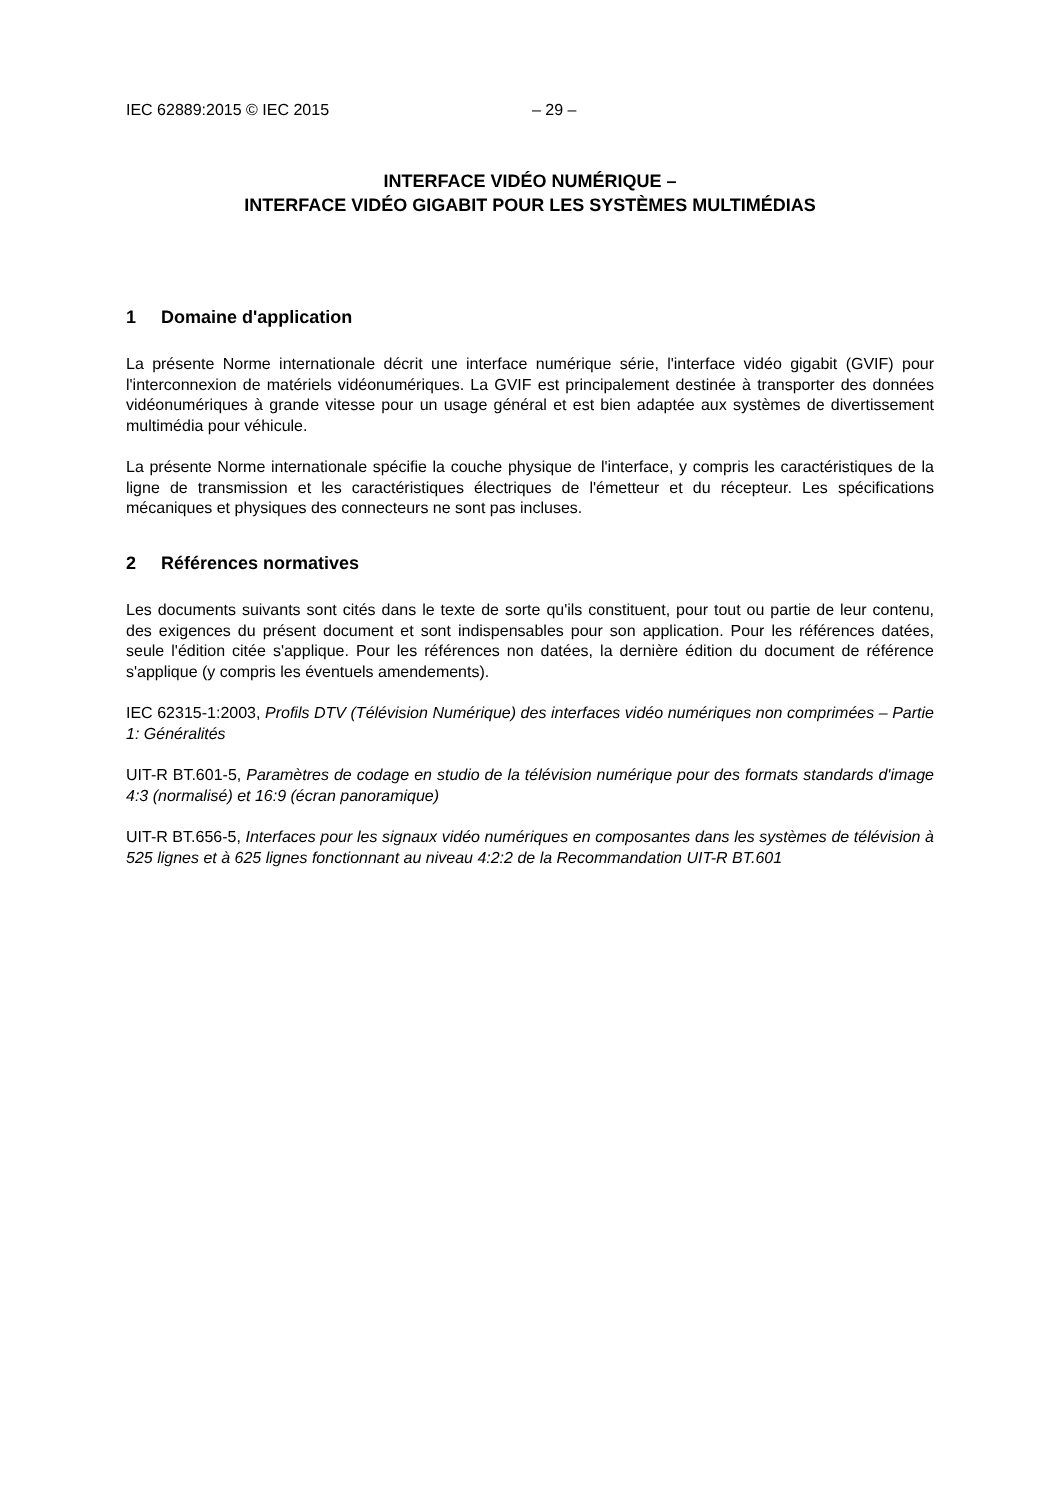IEC 62889:2015 © IEC 2015 – 29 –
INTERFACE VIDÉO NUMÉRIQUE –
INTERFACE VIDÉO GIGABIT POUR LES SYSTÈMES MULTIMÉDIAS
1 Domaine d'application
La présente Norme internationale décrit une interface numérique série, l'interface vidéo gigabit (GVIF) pour l'interconnexion de matériels vidéonumériques. La GVIF est principalement destinée à transporter des données vidéonumériques à grande vitesse pour un usage général et est bien adaptée aux systèmes de divertissement multimédia pour véhicule.
La présente Norme internationale spécifie la couche physique de l'interface, y compris les caractéristiques de la ligne de transmission et les caractéristiques électriques de l'émetteur et du récepteur. Les spécifications mécaniques et physiques des connecteurs ne sont pas incluses.
2 Références normatives
Les documents suivants sont cités dans le texte de sorte qu'ils constituent, pour tout ou partie de leur contenu, des exigences du présent document et sont indispensables pour son application. Pour les références datées, seule l'édition citée s'applique. Pour les références non datées, la dernière édition du document de référence s'applique (y compris les éventuels amendements).
IEC 62315-1:2003, Profils DTV (Télévision Numérique) des interfaces vidéo numériques non comprimées – Partie 1: Généralités
UIT-R BT.601-5, Paramètres de codage en studio de la télévision numérique pour des formats standards d'image 4:3 (normalisé) et 16:9 (écran panoramique)
UIT-R BT.656-5, Interfaces pour les signaux vidéo numériques en composantes dans les systèmes de télévision à 525 lignes et à 625 lignes fonctionnant au niveau 4:2:2 de la Recommandation UIT-R BT.601